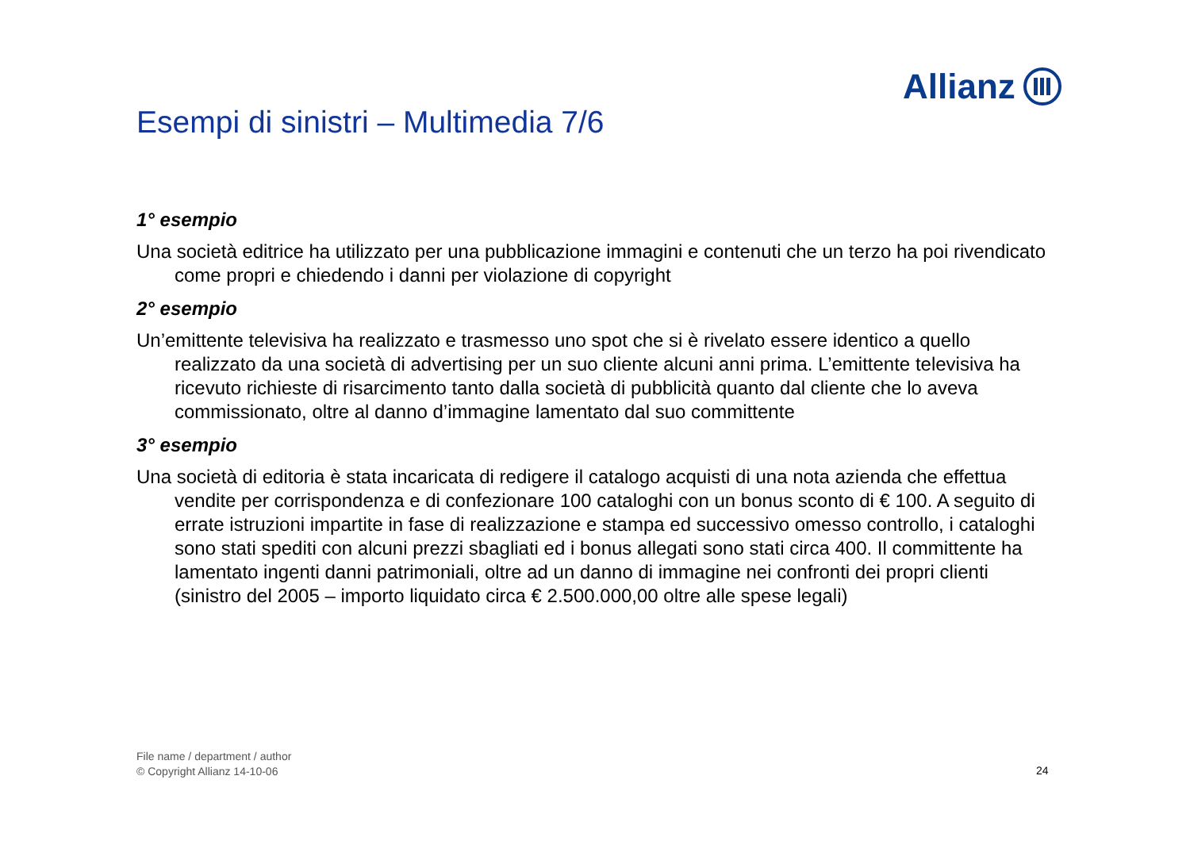Allianz
Esempi di sinistri – Multimedia 7/6
1° esempio
Una società editrice ha utilizzato per una pubblicazione immagini e contenuti che un terzo ha poi rivendicato come propri e chiedendo i danni per violazione di copyright
2° esempio
Un’emittente televisiva ha realizzato e trasmesso uno spot che si è rivelato essere identico a quello realizzato da una società di advertising per un suo cliente alcuni anni prima. L’emittente televisiva ha ricevuto richieste di risarcimento tanto dalla società di pubblicità quanto dal cliente che lo aveva commissionato, oltre al danno d’immagine lamentato dal suo committente
3° esempio
Una società di editoria è stata incaricata di redigere il catalogo acquisti di una nota azienda che effettua vendite per corrispondenza e di confezionare 100 cataloghi con un bonus sconto di € 100. A seguito di errate istruzioni impartite in fase di realizzazione e stampa ed successivo omesso controllo, i cataloghi sono stati spediti con alcuni prezzi sbagliati ed i bonus allegati sono stati circa 400. Il committente ha lamentato ingenti danni patrimoniali, oltre ad un danno di immagine nei confronti dei propri clienti (sinistro del 2005 – importo liquidato circa € 2.500.000,00 oltre alle spese legali)
File name / department / author
© Copyright Allianz 14-10-06
24